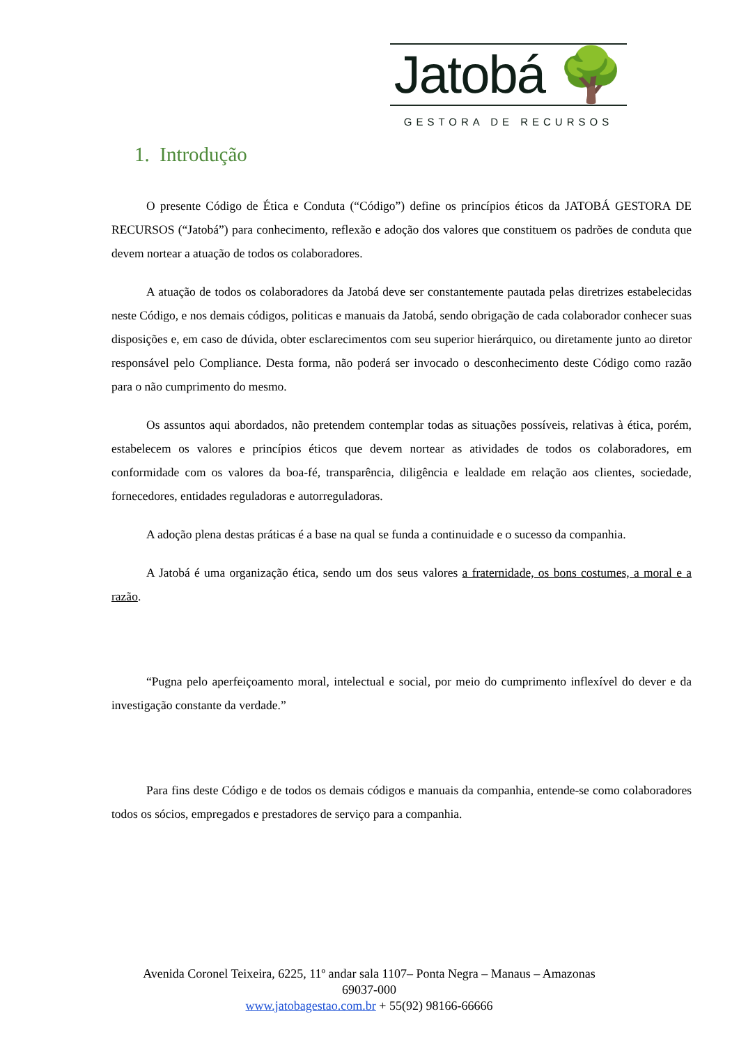Jatobá 🌳
GESTORA DE RECURSOS
1. Introdução
O presente Código de Ética e Conduta (“Código”) define os princípios éticos da JATOBÁ GESTORA DE RECURSOS (“Jatobá”) para conhecimento, reflexão e adoção dos valores que constituem os padrões de conduta que devem nortear a atuação de todos os colaboradores.
A atuação de todos os colaboradores da Jatobá deve ser constantemente pautada pelas diretrizes estabelecidas neste Código, e nos demais códigos, politicas e manuais da Jatobá, sendo obrigação de cada colaborador conhecer suas disposições e, em caso de dúvida, obter esclarecimentos com seu superior hierárquico, ou diretamente junto ao diretor responsável pelo Compliance. Desta forma, não poderá ser invocado o desconhecimento deste Código como razão para o não cumprimento do mesmo.
Os assuntos aqui abordados, não pretendem contemplar todas as situações possíveis, relativas à ética, porém, estabelecem os valores e princípios éticos que devem nortear as atividades de todos os colaboradores, em conformidade com os valores da boa-fé, transparência, diligência e lealdade em relação aos clientes, sociedade, fornecedores, entidades reguladoras e autorreguladoras.
A adoção plena destas práticas é a base na qual se funda a continuidade e o sucesso da companhia.
A Jatobá é uma organização ética, sendo um dos seus valores a fraternidade, os bons costumes, a moral e a razão.
“Pugna pelo aperfeiçoamento moral, intelectual e social, por meio do cumprimento inflexível do dever e da investigação constante da verdade.”
Para fins deste Código e de todos os demais códigos e manuais da companhia, entende-se como colaboradores todos os sócios, empregados e prestadores de serviço para a companhia.
Avenida Coronel Teixeira, 6225, 11º andar sala 1107– Ponta Negra – Manaus – Amazonas
69037-000
www.jatobagestao.com.br + 55(92) 98166-66666